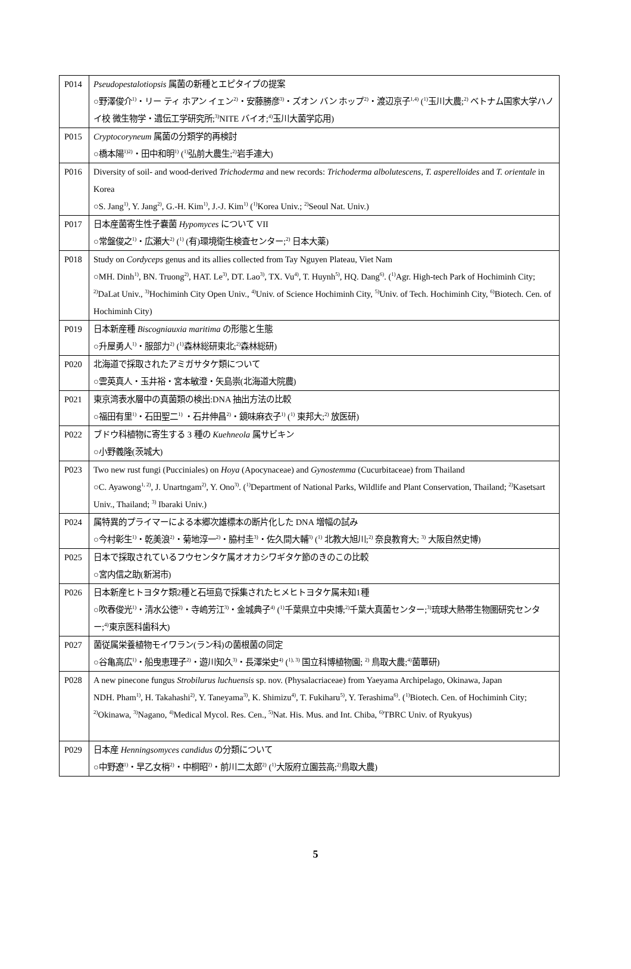| P014 | Pseudopestalotiopsis 属菌の新種とエピタイプの提案 ○野澤俊介<sup>1)</sup>・リー ティ ホアン イェン<sup>2)</sup>・安藤勝彦<sup>3)</sup>・ズオン バン ホップ<sup>2)</sup>・渡辺京子<sup>1,4)</sup> (<sup>1)</sup>玉川大農;<sup>2)</sup> ベトナム国家大学ハノイ校 微生物学・遺伝工学研究所;<sup>3)</sup>NITE バイオ;<sup>4)</sup>玉川大菌学応用) |
| P015 | Cryptocoryneum 属菌の分類学的再検討 ○橋本陽<sup>1)2)</sup>・田中和明<sup>1)</sup> (<sup>1)</sup>弘前大農生;<sup>2)</sup>岩手連大) |
| P016 | Diversity of soil- and wood-derived Trichoderma and new records: Trichoderma albolutescens , T. asperelloides and T. orientale in Korea ○S. Jang<sup>1)</sup>, Y. Jang<sup>2)</sup>, G.-H. Kim<sup>1)</sup>, J.-J. Kim<sup>1)</sup> (<sup>1)</sup>Korea Univ.; <sup>2)</sup>Seoul Nat. Univ.) |
| P017 | 日本産菌寄生性子嚢菌 Hypomyces について VII ○常盤俊之<sup>1)</sup>・広瀬大<sup>2)</sup> (<sup>1)</sup> (有)環境衛生検査センター;<sup>2)</sup> 日本大薬) |
| P018 | Study on Cordyceps genus and its allies collected from Tay Nguyen Plateau, Viet Nam ○MH. Dinh<sup>1)</sup>, BN. Truong<sup>2)</sup>, HAT. Le<sup>3)</sup>, DT. Lao<sup>3)</sup>, TX. Vu<sup>4)</sup>, T. Huynh<sup>5)</sup>, HQ. Dang<sup>6)</sup>. (<sup>1)</sup>Agr. High-tech Park of Hochiminh City; <sup>2)</sup>DaLat Univ., <sup>3)</sup>Hochiminh City Open Univ., <sup>4)</sup>Univ. of Science Hochiminh City, <sup>5)</sup>Univ. of Tech. Hochiminh City, <sup>6)</sup>Biotech. Cen. of Hochiminh City) |
| P019 | 日本新産種 Biscogniauxia maritima の形態と生態 ○升屋勇人<sup>1)</sup>・服部力<sup>2)</sup> (<sup>1)</sup>森林総研東北;<sup>2)</sup>森林総研) |
| P020 | 北海道で採取されたアミガサタケ類について ○雲英真人・玉井裕・宮本敏澄・矢島崇(北海道大院農) |
| P021 | 東京湾表水層中の真菌類の検出:DNA 抽出方法の比較 ○福田有里<sup>1)</sup>・石田聖二<sup>1)</sup> ・石井伸昌<sup>2)</sup>・鏡味麻衣子<sup>1)</sup> (<sup>1)</sup> 東邦大;<sup>2)</sup> 放医研) |
| P022 | ブドウ科植物に寄生する 3 種の Kuehneola 属サビキン ○小野義隆(茨城大) |
| P023 | Two new rust fungi (Pucciniales) on Hoya (Apocynaceae) and Gynostemma (Cucurbitaceae) from Thailand ○C. Ayawong<sup>1, 2)</sup>, J. Unartngam<sup>2)</sup>, Y. Ono<sup>3)</sup>. (<sup>1)</sup>Department of National Parks, Wildlife and Plant Conservation, Thailand; <sup>2)</sup>Kasetsart Univ., Thailand; <sup>3)</sup> Ibaraki Univ.) |
| P024 | 属特異的プライマーによる本郷次雄標本の断片化した DNA 増幅の試み ○今村彰生<sup>1)</sup>・乾美浪<sup>2)</sup>・菊地淳一<sup>2)</sup>・脇村圭<sup>3)</sup>・佐久間大輔<sup>3)</sup> (<sup>1)</sup> 北教大旭川;<sup>2)</sup> 奈良教育大; <sup>3)</sup> 大阪自然史博) |
| P025 | 日本で採取されているフウセンタケ属オオカシワギタケ節のきのこの比較 ○宮内信之助(新潟市) |
| P026 | 日本新産ヒトヨタケ類2種と石垣島で採集されたヒメヒトヨタケ属未知1種 ○吹春俊光<sup>1)</sup>・清水公徳<sup>2)</sup>・寺嶋芳江<sup>3)</sup>・金城典子<sup>4)</sup> (<sup>1)</sup>千葉県立中央博;<sup>2)</sup>千葉大真菌センター;<sup>3)</sup>琉球大熱帯生物圏研究センター;<sup>4)</sup>東京医科歯科大) |
| P027 | 菌従属栄養植物モイワラン(ラン科)の菌根菌の同定 ○谷亀高広<sup>1)</sup>・船曳恵理子<sup>2)</sup>・遊川知久<sup>3)</sup>・長澤栄史<sup>4)</sup> (<sup>1), 3)</sup> 国立科博植物園; <sup>2)</sup> 鳥取大農;<sup>4)</sup>菌蕈研) |
| P028 | A new pinecone fungus Strobilurus luchuensis sp. nov. (Physalacriaceae) from Yaeyama Archipelago, Okinawa, Japan NDH. Pham<sup>1)</sup>, H. Takahashi<sup>2)</sup>, Y. Taneyama<sup>3)</sup>, K. Shimizu<sup>4)</sup>, T. Fukiharu<sup>5)</sup>, Y. Terashima<sup>6)</sup>. (<sup>1)</sup>Biotech. Cen. of Hochiminh City; <sup>2)</sup>Okinawa, <sup>3)</sup>Nagano, <sup>4)</sup>Medical Mycol. Res. Cen., <sup>5)</sup>Nat. His. Mus. and Int. Chiba, <sup>6)</sup>TBRC Univ. of Ryukyus) |
| P029 | 日本産 Henningsomyces candidus の分類について ○中野遼<sup>1)</sup>・早乙女梢<sup>2)</sup>・中桐昭<sup>2)</sup>・前川二太郎<sup>2)</sup> (<sup>1)</sup>大阪府立園芸高;<sup>2)</sup>鳥取大農) |
5